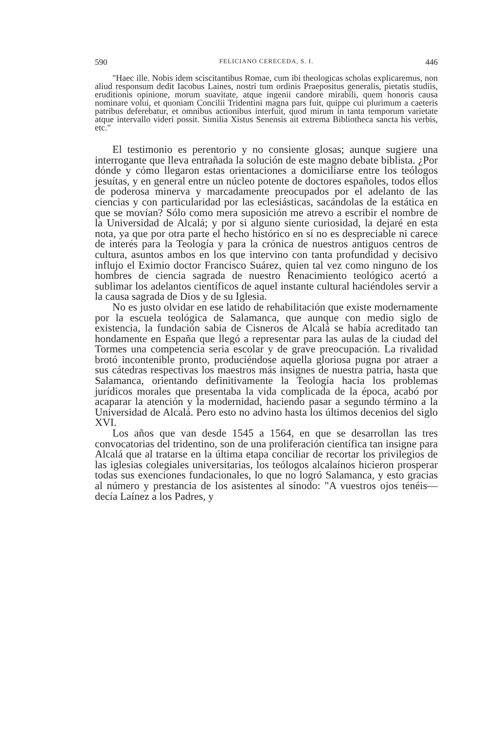590 FELICIANO CERECEDA, S. I. 446
"Haec ille. Nobis idem sciscitantibus Romae, cum ibi theologicas scholas explicaremus, non aliud responsum dedit Iacobus Laines, nostri tum ordinis Praepositus generalis, pietatis studiis, eruditionis opinione, morum suavitate, atque ingenii candore mirabili, quem honoris causa nominare volui, et quoniam Concilii Tridentini magna pars fuit, quippe cui plurimum a caeteris patribus deferebatur, et omnibus actionibus interfuit, quod mirum in tanta temporum varietate atque intervallo videri possit. Similia Xistus Senensis ait extrema Bibliotheca sancta his verbis, etc."
El testimonio es perentorio y no consiente glosas; aunque sugiere una interrogante que lleva entrañada la solución de este magno debate biblista. ¿Por dónde y cómo llegaron estas orientaciones a domiciliarse entre los teólogos jesuítas, y en general entre un núcleo potente de doctores españoles, todos ellos de poderosa minerva y marcadamente preocupados por el adelanto de las ciencias y con particularidad por las eclesiásticas, sacándolas de la estática en que se movían? Sólo como mera suposición me atrevo a escribir el nombre de la Universidad de Alcalá; y por si alguno siente curiosidad, la dejaré en esta nota, ya que por otra parte el hecho histórico en sí no es despreciable ni carece de interés para la Teología y para la crónica de nuestros antiguos centros de cultura, asuntos ambos en los que intervino con tanta profundidad y decisivo influjo el Eximio doctor Francisco Suárez, quien tal vez como ninguno de los hombres de ciencia sagrada de nuestro Renacimiento teológico acertó a sublimar los adelantos científicos de aquel instante cultural haciéndoles servir a la causa sagrada de Dios y de su Iglesia.
No es justo olvidar en ese latido de rehabilitación que existe modernamente por la escuela teológica de Salamanca, que aunque con medio siglo de existencia, la fundación sabia de Cisneros de Alcalá se había acreditado tan hondamente en España que llegó a representar para las aulas de la ciudad del Tormes una competencia seria escolar y de grave preocupación. La rivalidad brotó incontenible pronto, produciéndose aquella gloriosa pugna por atraer a sus cátedras respectivas los maestros más insignes de nuestra patria, hasta que Salamanca, orientando definitivamente la Teología hacia los problemas jurídicos morales que presentaba la vida complicada de la época, acabó por acaparar la atención y la modernidad, haciendo pasar a segundo término a la Universidad de Alcalá. Pero esto no advino hasta los últimos decenios del siglo XVI.
Los años que van desde 1545 a 1564, en que se desarrollan las tres convocatorias del tridentino, son de una proliferación científica tan insigne para Alcalá que al tratarse en la última etapa conciliar de recortar los privilegios de las iglesias colegiales universitarias, los teólogos alcalaínos hicieron prosperar todas sus exenciones fundacionales, lo que no logró Salamanca, y esto gracias al número y prestancia de los asistentes al sínodo: "A vuestros ojos tenéis—decía Laínez a los Padres, y